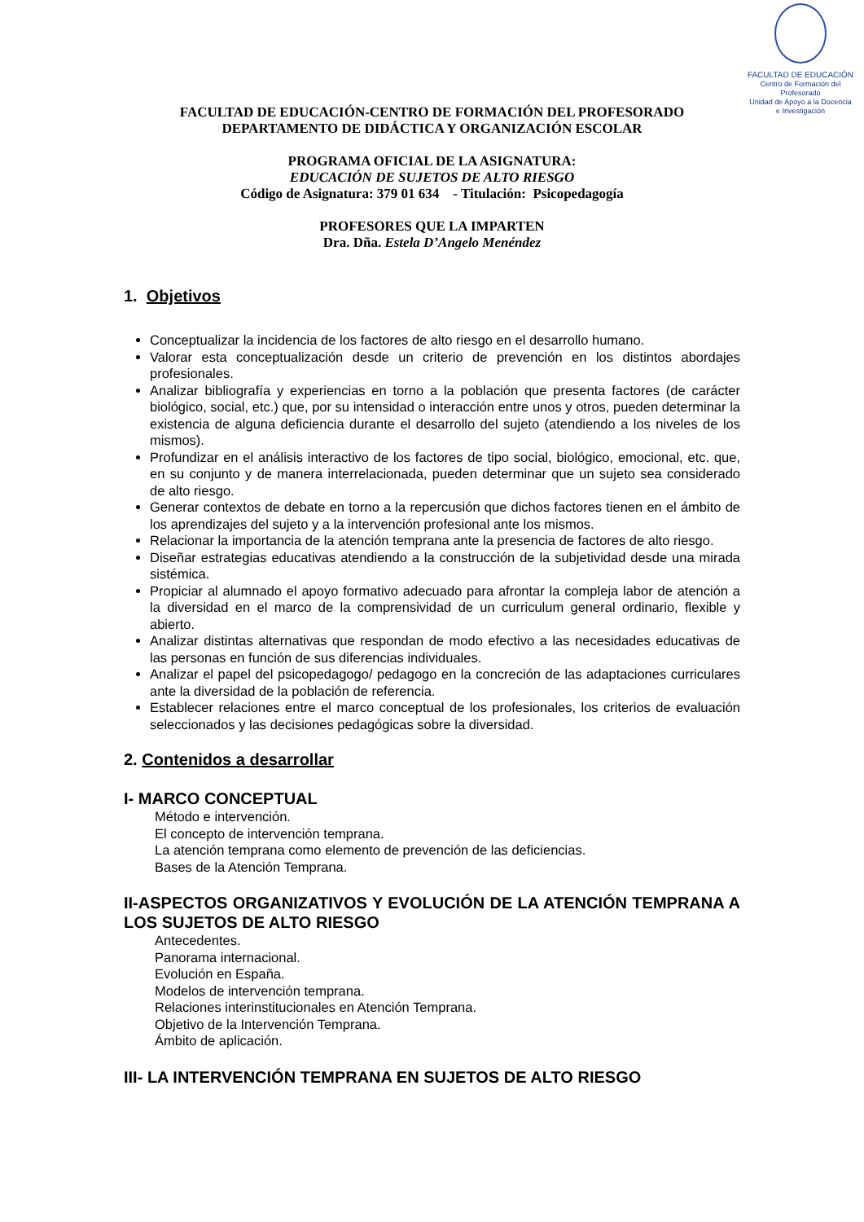FACULTAD DE EDUCACIÓN
Centro de Formación del Profesorado
Unidad de Apoyo a la Docencia
e Investigación
FACULTAD DE EDUCACIÓN-CENTRO DE FORMACIÓN DEL PROFESORADO
DEPARTAMENTO DE DIDÁCTICA Y ORGANIZACIÓN ESCOLAR
PROGRAMA OFICIAL DE LA ASIGNATURA:
EDUCACIÓN DE SUJETOS DE ALTO RIESGO
Código de Asignatura: 379 01 634 - Titulación: Psicopedagogía
PROFESORES QUE LA IMPARTEN
Dra. Dña. Estela D’Angelo Menéndez
1. Objetivos
Conceptualizar la incidencia de los factores de alto riesgo en el desarrollo humano.
Valorar esta conceptualización desde un criterio de prevención en los distintos abordajes profesionales.
Analizar bibliografía y experiencias en torno a la población que presenta factores (de carácter biológico, social, etc.) que, por su intensidad o interacción entre unos y otros, pueden determinar la existencia de alguna deficiencia durante el desarrollo del sujeto (atendiendo a los niveles de los mismos).
Profundizar en el análisis interactivo de los factores de tipo social, biológico, emocional, etc. que, en su conjunto y de manera interrelacionada, pueden determinar que un sujeto sea considerado de alto riesgo.
Generar contextos de debate en torno a la repercusión que dichos factores tienen en el ámbito de los aprendizajes del sujeto y a la intervención profesional ante los mismos.
Relacionar la importancia de la atención temprana ante la presencia de factores de alto riesgo.
Diseñar estrategias educativas atendiendo a la construcción de la subjetividad desde una mirada sistémica.
Propiciar al alumnado el apoyo formativo adecuado para afrontar la compleja labor de atención a la diversidad en el marco de la comprensividad de un curriculum general ordinario, flexible y abierto.
Analizar distintas alternativas que respondan de modo efectivo a las necesidades educativas de las personas en función de sus diferencias individuales.
Analizar el papel del psicopedagogo/ pedagogo en la concreción de las adaptaciones curriculares ante la diversidad de la población de referencia.
Establecer relaciones entre el marco conceptual de los profesionales, los criterios de evaluación seleccionados y las decisiones pedagógicas sobre la diversidad.
2. Contenidos a desarrollar
I- MARCO CONCEPTUAL
Método e intervención.
El concepto de intervención temprana.
La atención temprana como elemento de prevención de las deficiencias.
Bases de la Atención Temprana.
II-ASPECTOS ORGANIZATIVOS Y EVOLUCIÓN DE LA ATENCIÓN TEMPRANA A LOS SUJETOS DE ALTO RIESGO
Antecedentes.
Panorama internacional.
Evolución en España.
Modelos de intervención temprana.
Relaciones interinstitucionales en Atención Temprana.
Objetivo de la Intervención Temprana.
Ámbito de aplicación.
III- LA INTERVENCIÓN TEMPRANA EN SUJETOS DE ALTO RIESGO